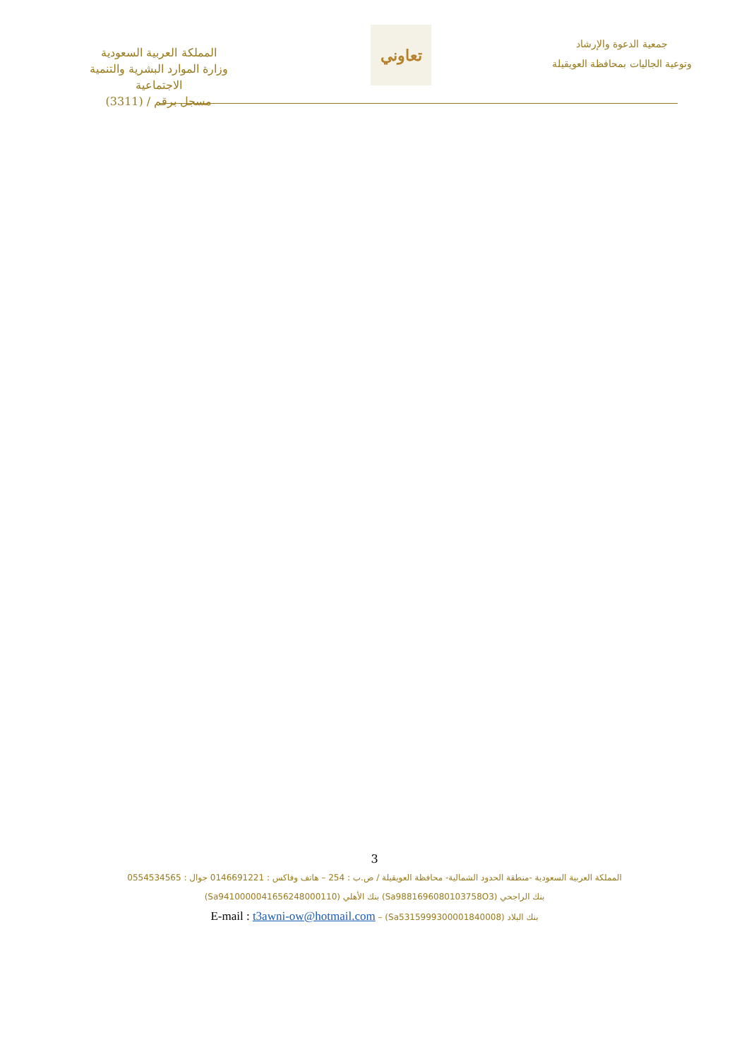المملكة العربية السعودية
وزارة الموارد البشرية والتنمية الاجتماعية
مسجل برقم / (3311)
تعاوني
جمعية الدعوة والإرشاد
وتوعية الجاليات بمحافظة العويقيلة
3
المملكة العربية السعودية -منطقة الحدود الشمالية- محافظة العويقيلة / ص.ب : 254 – هاتف وفاكس : 0146691221 جوال : 0554534565
بنك الراجحي (Sa9881696080103758O3) بنك الأهلي (Sa9410000041656248000110)
E-mail : t3awni-ow@hotmail.com – بنك البلاد (Sa5315999300001840008)